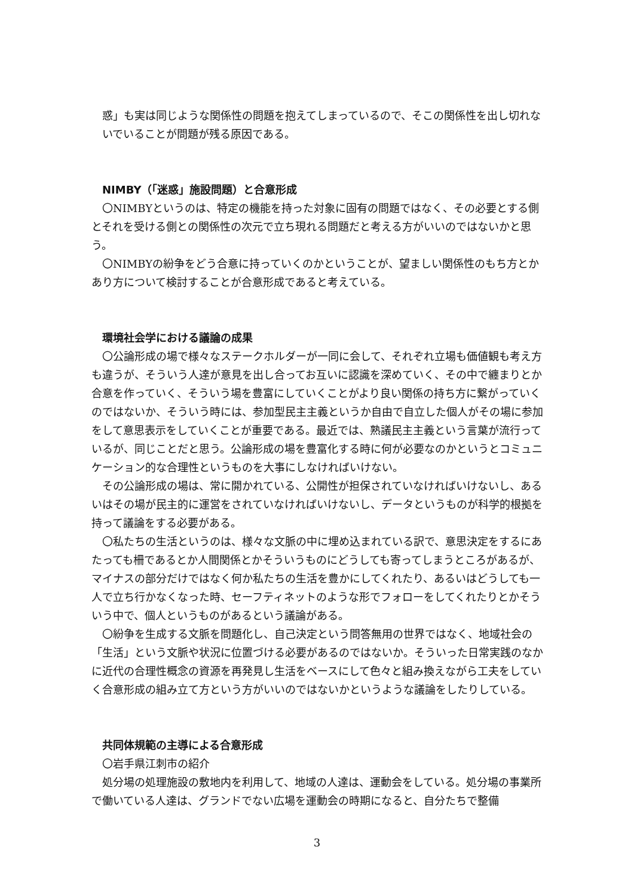惑」も実は同じような関係性の問題を抱えてしまっているので、そこの関係性を出し切れないでいることが問題が残る原因である。
NIMBY（「迷惑」施設問題）と合意形成
〇NIMBYというのは、特定の機能を持った対象に固有の問題ではなく、その必要とする側とそれを受ける側との関係性の次元で立ち現れる問題だと考える方がいいのではないかと思う。
〇NIMBYの紛争をどう合意に持っていくのかということが、望ましい関係性のもち方とかあり方について検討することが合意形成であると考えている。
環境社会学における議論の成果
〇公論形成の場で様々なステークホルダーが一同に会して、それぞれ立場も価値観も考え方も違うが、そういう人達が意見を出し合ってお互いに認識を深めていく、その中で纏まりとか合意を作っていく、そういう場を豊富にしていくことがより良い関係の持ち方に繋がっていくのではないか、そういう時には、参加型民主主義というか自由で自立した個人がその場に参加をして意思表示をしていくことが重要である。最近では、熟議民主主義という言葉が流行っているが、同じことだと思う。公論形成の場を豊富化する時に何が必要なのかというとコミュニケーション的な合理性というものを大事にしなければいけない。
その公論形成の場は、常に開かれている、公開性が担保されていなければいけないし、あるいはその場が民主的に運営をされていなければいけないし、データというものが科学的根拠を持って議論をする必要がある。
〇私たちの生活というのは、様々な文脈の中に埋め込まれている訳で、意思決定をするにあたっても柵であるとか人間関係とかそういうものにどうしても寄ってしまうところがあるが、マイナスの部分だけではなく何か私たちの生活を豊かにしてくれたり、あるいはどうしても一人で立ち行かなくなった時、セーフティネットのような形でフォローをしてくれたりとかそういう中で、個人というものがあるという議論がある。
〇紛争を生成する文脈を問題化し、自己決定という問答無用の世界ではなく、地域社会の「生活」という文脈や状況に位置づける必要があるのではないか。そういった日常実践のなかに近代の合理性概念の資源を再発見し生活をベースにして色々と組み換えながら工夫をしていく合意形成の組み立て方という方がいいのではないかというような議論をしたりしている。
共同体規範の主導による合意形成
〇岩手県江刺市の紹介
処分場の処理施設の敷地内を利用して、地域の人達は、運動会をしている。処分場の事業所で働いている人達は、グランドでない広場を運動会の時期になると、自分たちで整備
3